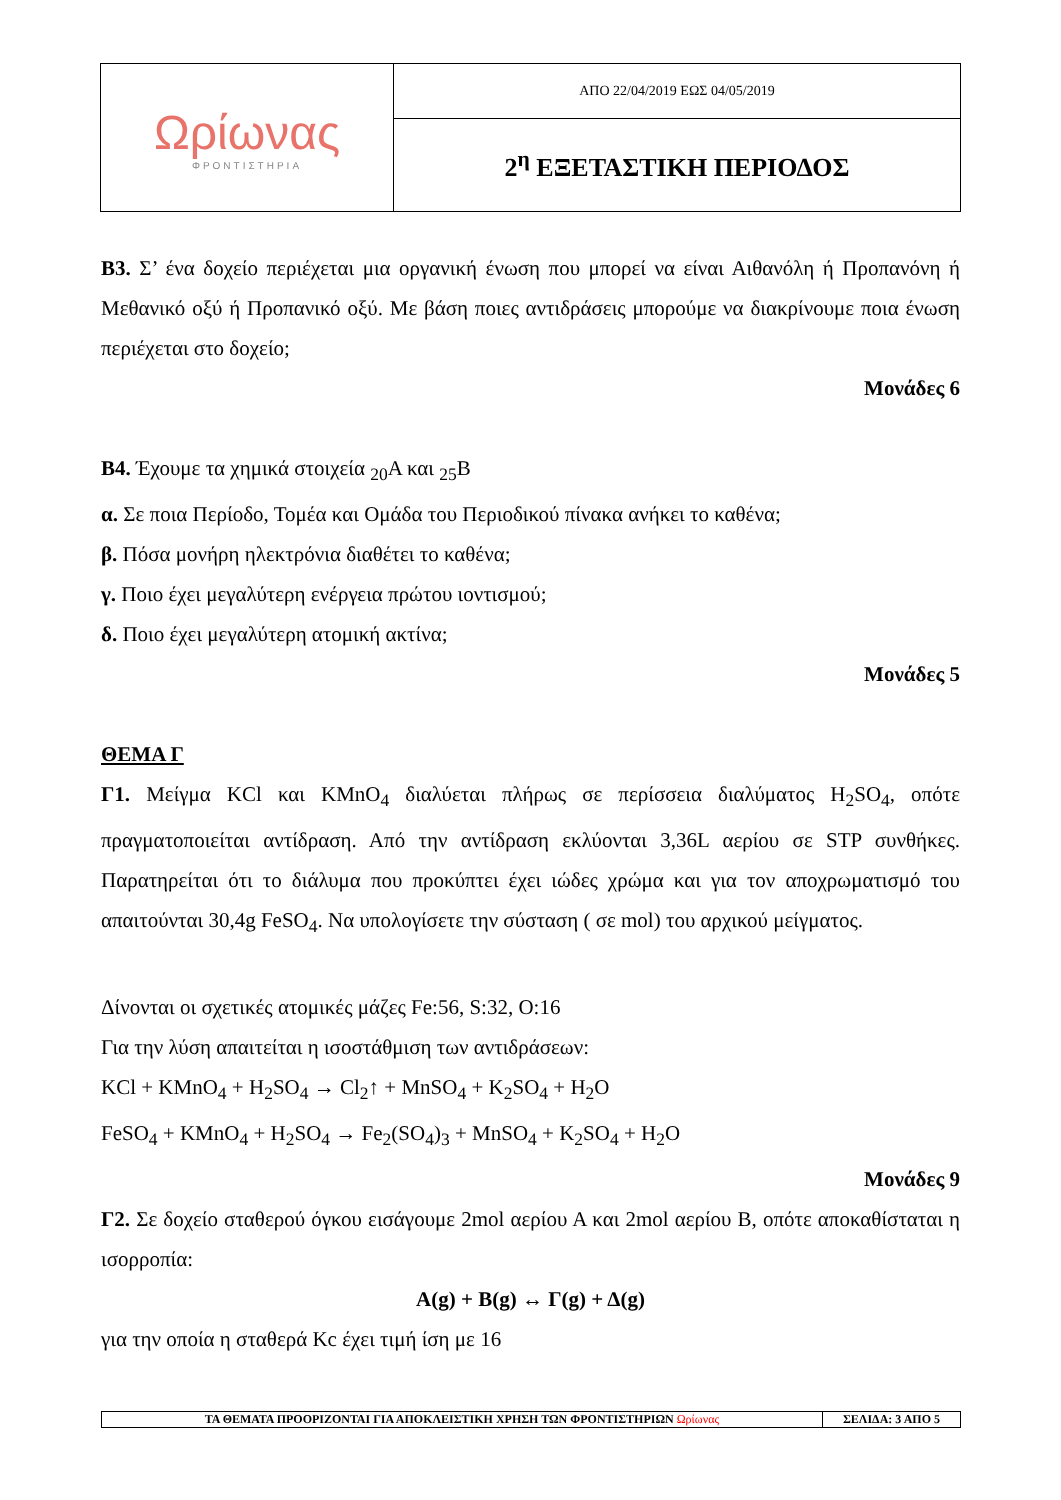| Ωρίωνας ΦΡΟΝΤΙΣΤΗΡΙΑ | ΑΠΟ 22/04/2019 ΕΩΣ 04/05/2019 |
| | 2<sup>η</sup> ΕΞΕΤΑΣΤΙΚΗ ΠΕΡΙΟΔΟΣ |
Β3. Σ’ ένα δοχείο περιέχεται μια οργανική ένωση που μπορεί να είναι Αιθανόλη ή Προπανόνη ή Μεθανικό οξύ ή Προπανικό οξύ. Με βάση ποιες αντιδράσεις μπορούμε να διακρίνουμε ποια ένωση περιέχεται στο δοχείο;
Μονάδες 6
Β4. Έχουμε τα χημικά στοιχεία <sub>20</sub>Α και <sub>25</sub>Β
α. Σε ποια Περίοδο, Τομέα και Ομάδα του Περιοδικού πίνακα ανήκει το καθένα;
β. Πόσα μονήρη ηλεκτρόνια διαθέτει το καθένα;
γ. Ποιο έχει μεγαλύτερη ενέργεια πρώτου ιοντισμού;
δ. Ποιο έχει μεγαλύτερη ατομική ακτίνα;
Μονάδες 5
ΘΕΜΑ Γ
Γ1. Μείγμα KCl και KMnO<sub>4</sub> διαλύεται πλήρως σε περίσσεια διαλύματος H<sub>2</sub>SO<sub>4</sub>, οπότε πραγματοποιείται αντίδραση. Από την αντίδραση εκλύονται 3,36L αερίου σε STP συνθήκες. Παρατηρείται ότι το διάλυμα που προκύπτει έχει ιώδες χρώμα και για τον αποχρωματισμό του απαιτούνται 30,4g FeSO<sub>4</sub>. Να υπολογίσετε την σύσταση ( σε mol) του αρχικού μείγματος.
Δίνονται οι σχετικές ατομικές μάζες Fe:56, S:32, O:16
Για την λύση απαιτείται η ισοστάθμιση των αντιδράσεων:
KCl + KMnO<sub>4</sub> + H<sub>2</sub>SO<sub>4</sub> → Cl<sub>2</sub>↑ + MnSO<sub>4</sub> + K<sub>2</sub>SO<sub>4</sub> + H<sub>2</sub>O
FeSO<sub>4</sub> + KMnO<sub>4</sub> + H<sub>2</sub>SO<sub>4</sub> → Fe<sub>2</sub>(SO<sub>4</sub>)<sub>3</sub> + MnSO<sub>4</sub> + K<sub>2</sub>SO<sub>4</sub> + H<sub>2</sub>O
Μονάδες 9
Γ2. Σε δοχείο σταθερού όγκου εισάγουμε 2mol αερίου Α και 2mol αερίου Β, οπότε αποκαθίσταται η ισορροπία:
Α(g) + Β(g) ↔ Γ(g) + Δ(g)
για την οποία η σταθερά Kc έχει τιμή ίση με 16
| ΤΑ ΘΕΜΑΤΑ ΠΡΟΟΡΙΖΟΝΤΑΙ ΓΙΑ ΑΠΟΚΛΕΙΣΤΙΚΗ ΧΡΗΣΗ ΤΩΝ ΦΡΟΝΤΙΣΤΗΡΙΩΝ Ωρίωνας | ΣΕΛΙΔΑ: 3 ΑΠΟ 5 |